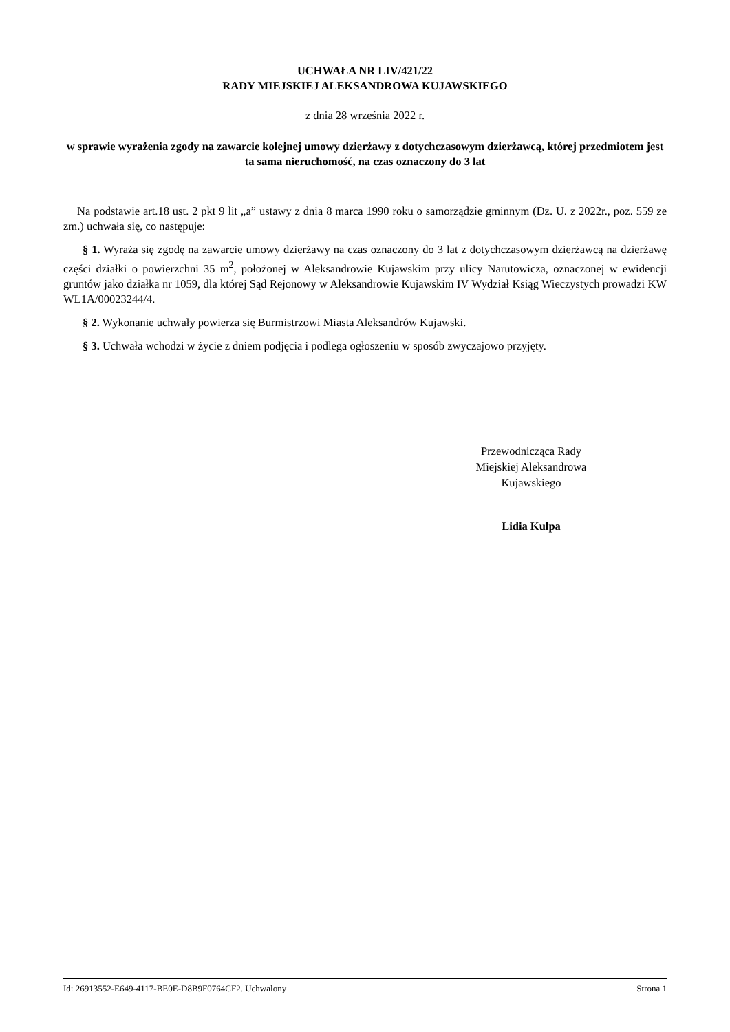UCHWAŁA NR LIV/421/22
RADY MIEJSKIEJ ALEKSANDROWA KUJAWSKIEGO
z dnia 28 września 2022 r.
w sprawie wyrażenia zgody na zawarcie kolejnej umowy dzierżawy z dotychczasowym dzierżawcą, której przedmiotem jest ta sama nieruchomość, na czas oznaczony do 3 lat
Na podstawie art.18 ust. 2 pkt 9 lit „a” ustawy z dnia 8 marca 1990 roku o samorządzie gminnym (Dz. U. z 2022r., poz. 559 ze zm.) uchwała się, co następuje:
§ 1. Wyraża się zgodę na zawarcie umowy dzierżawy na czas oznaczony do 3 lat z dotychczasowym dzierżawcą na dzierżawę części działki o powierzchni 35 m<sup>2</sup>, położonej w Aleksandrowie Kujawskim przy ulicy Narutowicza, oznaczonej w ewidencji gruntów jako działka nr 1059, dla której Sąd Rejonowy w Aleksandrowie Kujawskim IV Wydział Ksiąg Wieczystych prowadzi KW WL1A/00023244/4.
§ 2. Wykonanie uchwały powierza się Burmistrzowi Miasta Aleksandrów Kujawski.
§ 3. Uchwała wchodzi w życie z dniem podjęcia i podlega ogłoszeniu w sposób zwyczajowo przyjęty.
Przewodnicząca Rady
Miejskiej Aleksandrowa
Kujawskiego
Lidia Kulpa
Id: 26913552-E649-4117-BE0E-D8B9F0764CF2. Uchwalony Strona 1